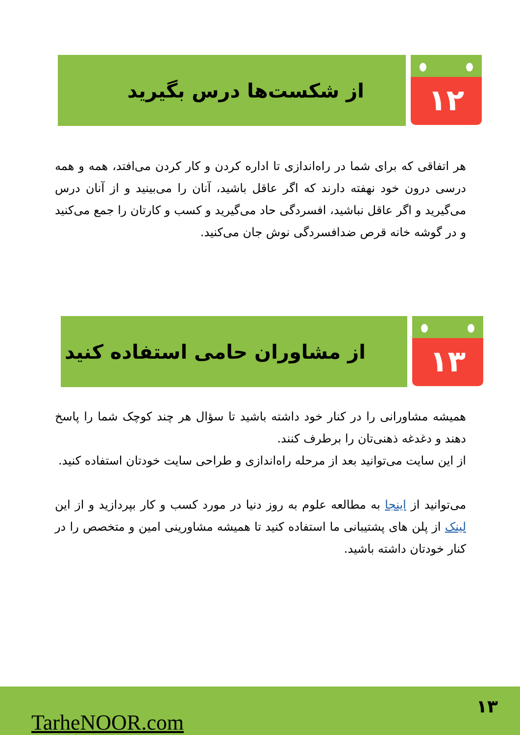۱۲
از شکست‌ها درس بگیرید
هر اتفاقی که برای شما در راه‌اندازی تا اداره کردن و کار کردن می‌افتد، همه و همه درسی درون خود نهفته دارند که اگر عاقل باشید، آنان را می‌بینید و از آنان درس می‌گیرید و اگر عاقل نباشید، افسردگی حاد می‌گیرید و کسب و کارتان را جمع می‌کنید و در گوشه خانه قرص ضدافسردگی نوش جان می‌کنید.
۱۳
از مشاوران حامی استفاده کنید
همیشه مشاورانی را در کنار خود داشته باشید تا سؤال هر چند کوچک شما را پاسخ دهند و دغدغه ذهنی‌تان را برطرف کنند.
از این سایت می‌توانید بعد از مرحله راه‌اندازی و طراحی سایت خودتان استفاده کنید.
می‌توانید از اینجا به مطالعه علوم به روز دنیا در مورد کسب و کار بپردازید و از این لینک از پلن های پشتیبانی ما استفاده کنید تا همیشه مشاورینی امین و متخصص را در کنار خودتان داشته باشید.
۱۳
TarheNOOR.com